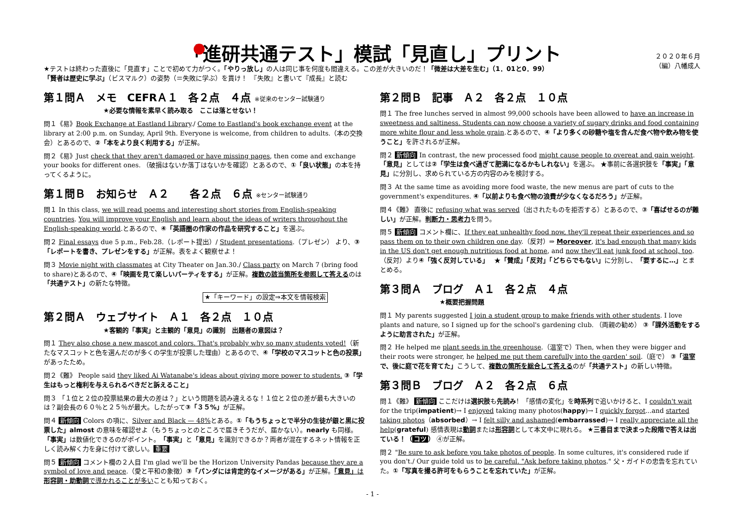「進研共通テスト」模試「見直し」プリント
２０２０年６月
（編）八幡成人
★テストは終わった直後に「見直す」ことで初めて力がつく。「やりっ放し」の人は同じ事を何度も間違える。この差が大きいのだ！「微差は大差を生む」（1．01と0．99）
「賢者は歴史に学ぶ」（ビスマルク）の姿勢（＝失敗に学ぶ）を貫け！　『失敗』と書いて『成長』と読む
第１問Ａ　メモ　CEFRＡ１　各２点　４点 ※従来のセンター試験通り
★必要な情報を素早く読み取る　ここは落とせない！
問１《易》Book Exchange at Eastland Library./ Come to Eastland's book exchange event at the library at 2:00 p.m. on Sunday, April 9th. Everyone is welcome, from children to adults.（本の交換会）とあるので、②「本をより良く利用する」が正解。
問２《易》Just check that they aren't damaged or have missing pages, then come and exchange your books for different ones. （破損はないか落丁はないかを確認）とあるので、①「良い状態」の本を持ってくるように。
第１問Ｂ　お知らせ　Ａ２　　各２点　６点 ※センター試験通り
問１ In this class, we will read poems and interesting short stories from English-speaking countries. You will improve your English and learn about the ideas of writers throughout the English-speaking world.とあるので、④「英語圏の作家の作品を研究すること」を選ぶ。
問２ Final essays due 5 p.m., Feb.28.（レポート提出）/ Student presentations.（プレゼン） より、③「レポートを書き、プレゼンをする」が正解。表をよく観察せよ！
問３ Movie night with classmates at City Theater on Jan.30./ Class party on March 7 (bring food to share)とあるので、④「映画を見て楽しいパーティをする」が正解。複数の該当箇所を参照して答えるのは「共通テスト」の新たな特徴。
★「キーワード」の設定⇒本文を情報検索
第２問Ａ　ウェブサイト　Ａ１　各２点　１０点
★客観的「事実」と主観的「意見」の識別　出題者の意図は？
問１ They also chose a new mascot and colors. That's probably why so many students voted!（新たなマスコットと色を選んだのが多くの学生が投票した理由）とあるので、④「学校のマスコットと色の投票」があったため。
問２《難》 People said they liked Ai Watanabe's ideas about giving more power to students. ③「学生はもっと権利を与えられるべきだと訴えること」
問３ 「１位と２位の投票結果の最大の差は？」という問題を読み違えるな！１位と２位の差が最も大きいのは？副会長の６０％と２５％が最大。したがって③「３５%」が正解。
問４ 新傾向 Colors の項に、Silver and Black — 48% とある。①「もうちょっとで半分の生徒が銀と黒に投票した」almost の意味を確認せよ（もうちょっとのところで届きそうだが、届かない）。nearly も同様。「事実」は数値化できるのがポイント。「事実」と「意見」を識別できるか？両者が混在するネット情報を正しく読み解く力を身に付けて欲しい。 重要
問５ 新傾向 コメント欄の２人目 I'm glad we'll be the Horizon University Pandas because they are a symbol of love and peace.（愛と平和の象徴）③「パンダには肯定的なイメージがある」が正解。「意見」は形容詞・助動詞で導かれることが多いことも知っておく。
第２問Ｂ　記事　Ａ２　各２点　１０点
問１ The free lunches served in almost 99,000 schools have been allowed to have an increase in sweetness and saltiness. Students can now choose a variety of sugary drinks and food containing more white flour and less whole grain.とあるので、④「より多くの砂糖や塩を含んだ食べ物や飲み物を使うこと」を許されるが正解。
問２ 新傾向 In contrast, the new processed food might cause people to overeat and gain weight. 「意見」としては②「学生は食べ過ぎて肥満になるかもしれない」を選ぶ。 ★事前に各選択肢を「事実」「意見」に分別し、求められている方の内容のみを検討する。
問３ At the same time as avoiding more food waste, the new menus are part of cuts to the government's expenditures. ④「以前よりも食べ物の浪費が少なくなるだろう」が正解。
問４《難》 直後に refusing what was served（出されたものを拒否する）とあるので、③「喜ばせるのが難しい」が正解。判断力・思考力を問う。
問５ 新傾向 コメント欄に、If they eat unhealthy food now, they'll repeat their experiences and so pass them on to their own children one day.（反対）⇒ Moreover, it's bad enough that many kids in the US don't get enough nutritious food at home, and now they'll eat junk food at school, too.（反対）より④「強く反対している」　 ★「賛成」「反対」「どちらでもない」に分別し、「要するに…」とまとめる。
第３問Ａ　ブログ　Ａ１　各２点　４点
★概要把握問題
問１ My parents suggested I join a student group to make friends with other students. I love plants and nature, so I signed up for the school's gardening club. （両親の勧め） ③「課外活動をするように助言された」が正解。
問２ He helped me plant seeds in the greenhouse.（温室で）Then, when they were bigger and their roots were stronger, he helped me put them carefully into the garden' soil.（庭で） ③「温室で、後に庭で花を育てた」こうして、複数の箇所を総合して答えるのが「共通テスト」の新しい特徴。
第３問Ｂ　ブログ　Ａ２　各２点　６点
問１《難》 新傾向 ここだけは選択肢も先読み！「感情の変化」を時系列で追いかけると、I couldn't wait for the trip(impatient)→ I enjoyed taking many photos(happy)→ I quickly forgot...and started taking photos（absorbed）→ I felt silly and ashamed(embarrassed)→ I really appreciate all the help(grateful) 感情表現は動詞または形容詞として本文中に現れる。 ★三番目まで決まった段階で答えは出ている！（ コツ ） ④が正解。
問２ "Be sure to ask before you take photos of people. In some cultures, it's considered rude if you don't./ Our guide told us to be careful. "Ask before taking photos." 父・ガイドの忠告を忘れていた。①「写真を撮る許可をもらうことを忘れていた」が正解。
- 1 -